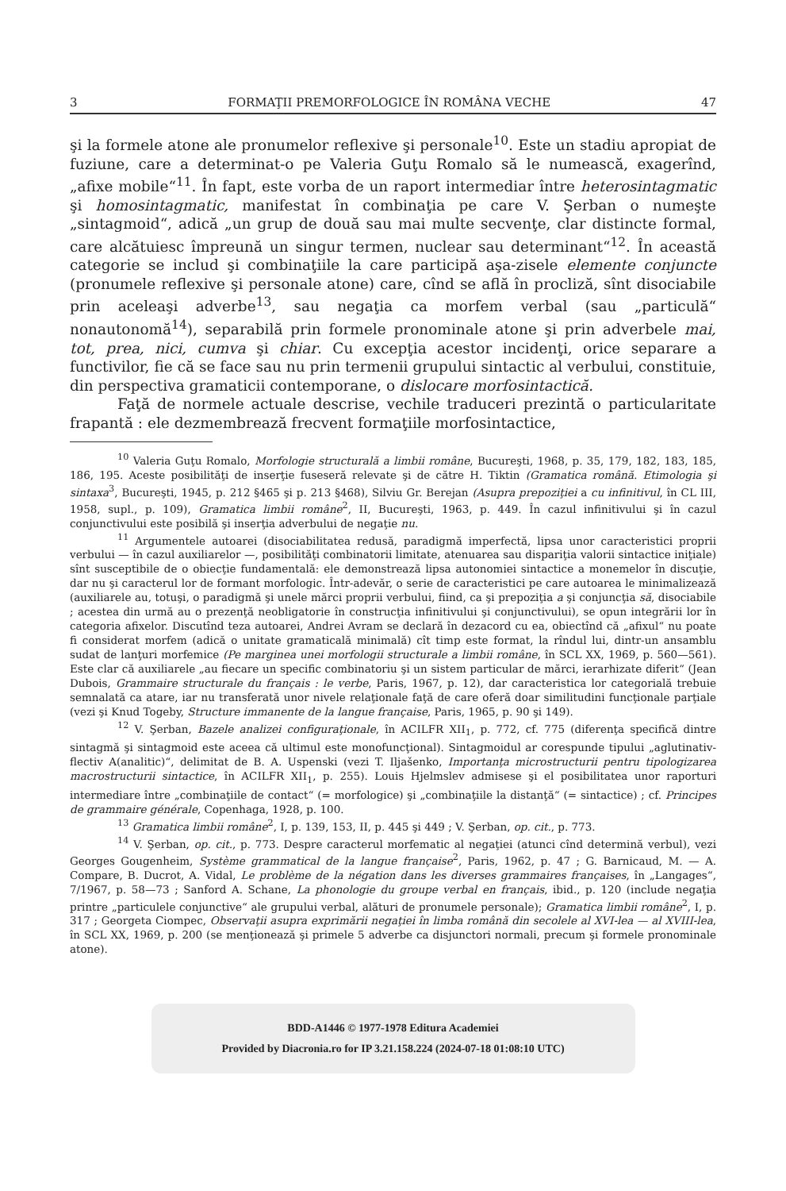3 FORMAŢII PREMORFOLOGICE ÎN ROMÂNA VECHE 47
şi la formele atone ale pronumelor reflexive şi personale<sup>10</sup>. Este un stadiu apropiat de fuziune, care a determinat-o pe Valeria Guţu Romalo să le numească, exagerînd, „afixe mobile“<sup>11</sup>. În fapt, este vorba de un raport intermediar între heterosintagmatic şi homosintagmatic, manifestat în combinaţia pe care V. Şerban o numeşte „sintagmoid“, adică „un grup de două sau mai multe secvenţe, clar distincte formal, care alcătuiesc împreună un singur termen, nuclear sau determinant“<sup>12</sup>. În această categorie se includ şi combinaţiile la care participă aşa-zisele elemente conjuncte (pronumele reflexive şi personale atone) care, cînd se află în procliză, sînt disociabile prin aceleaşi adverbe<sup>13</sup>, sau negaţia ca morfem verbal (sau „particulă“ nonautonomă<sup>14</sup>), separabilă prin formele pronominale atone şi prin adverbele mai, tot, prea, nici, cumva şi chiar. Cu excepţia acestor incidenţi, orice separare a functivilor, fie că se face sau nu prin termenii grupului sintactic al verbului, constituie, din perspectiva gramaticii contemporane, o dislocare morfosintactică.
Faţă de normele actuale descrise, vechile traduceri prezintă o particularitate frapantă : ele dezmembrează frecvent formaţiile morfosintactice,
<sup>10</sup> Valeria Guţu Romalo, Morfologie structurală a limbii române, Bucureşti, 1968, p. 35, 179, 182, 183, 185, 186, 195. Aceste posibilităţi de inserţie fuseseră relevate şi de către H. Tiktin (Gramatica română. Etimologia şi sintaxa<sup>3</sup>, Bucureşti, 1945, p. 212 §465 şi p. 213 §468), Silviu Gr. Berejan (Asupra prepoziţiei a cu infinitivul, în CL III, 1958, supl., p. 109), Gramatica limbii române<sup>2</sup>, II, Bucureşti, 1963, p. 449. În cazul infinitivului şi în cazul conjunctivului este posibilă şi inserţia adverbului de negaţie nu.
<sup>11</sup> Argumentele autoarei (disociabilitatea redusă, paradigmă imperfectă, lipsa unor caracteristici proprii verbului — în cazul auxiliarelor —, posibilităţi combinatorii limitate, atenuarea sau dispariţia valorii sintactice iniţiale) sînt susceptibile de o obiecţie fundamentală: ele demonstrează lipsa autonomiei sintactice a monemelor în discuţie, dar nu şi caracterul lor de formant morfologic. Într-adevăr, o serie de caracteristici pe care autoarea le minimalizează (auxiliarele au, totuşi, o paradigmă şi unele mărci proprii verbului, fiind, ca şi prepoziţia a şi conjuncţia să, disociabile ; acestea din urmă au o prezenţă neobligatorie în construcţia infinitivului şi conjunctivului), se opun integrării lor în categoria afixelor. Discutînd teza autoarei, Andrei Avram se declară în dezacord cu ea, obiectînd că „afixul“ nu poate fi considerat morfem (adică o unitate gramaticală minimală) cît timp este format, la rîndul lui, dintr-un ansamblu sudat de lanţuri morfemice (Pe marginea unei morfologii structurale a limbii române, în SCL XX, 1969, p. 560—561). Este clar că auxiliarele „au fiecare un specific combinatoriu şi un sistem particular de mărci, ierarhizate diferit“ (Jean Dubois, Grammaire structurale du français : le verbe, Paris, 1967, p. 12), dar caracteristica lor categorială trebuie semnalată ca atare, iar nu transferată unor nivele relaţionale faţă de care oferă doar similitudini funcţionale parţiale (vezi şi Knud Togeby, Structure immanente de la langue française, Paris, 1965, p. 90 şi 149).
<sup>12</sup> V. Şerban, Bazele analizei configuraţionale, în ACILFR XII<sub>1</sub>, p. 772, cf. 775 (diferenţa specifică dintre sintagmă şi sintagmoid este aceea că ultimul este monofuncţional). Sintagmoidul ar corespunde tipului „aglutinativ-flectiv A(analitic)“, delimitat de B. A. Uspenski (vezi T. Iljašenko, Importanţa microstructurii pentru tipologizarea macrostructurii sintactice, în ACILFR XII<sub>1</sub>, p. 255). Louis Hjelmslev admisese şi el posibilitatea unor raporturi intermediare între „combinaţiile de contact“ (= morfologice) şi „combinaţiile la distanţă“ (= sintactice) ; cf. Principes de grammaire générale, Copenhaga, 1928, p. 100.
<sup>13</sup> Gramatica limbii române<sup>2</sup>, I, p. 139, 153, II, p. 445 şi 449 ; V. Şerban, op. cit., p. 773.
<sup>14</sup> V. Şerban, op. cit., p. 773. Despre caracterul morfematic al negaţiei (atunci cînd determină verbul), vezi Georges Gougenheim, Système grammatical de la langue française<sup>2</sup>, Paris, 1962, p. 47 ; G. Barnicaud, M. — A. Compare, B. Ducrot, A. Vidal, Le problème de la négation dans les diverses grammaires françaises, în „Langages“, 7/1967, p. 58—73 ; Sanford A. Schane, La phonologie du groupe verbal en français, ibid., p. 120 (include negaţia printre „particulele conjunctive“ ale grupului verbal, alături de pronumele personale); Gramatica limbii române<sup>2</sup>, I, p. 317 ; Georgeta Ciompec, Observaţii asupra exprimării negaţiei în limba română din secolele al XVI-lea — al XVIII-lea, în SCL XX, 1969, p. 200 (se menţionează şi primele 5 adverbe ca disjunctori normali, precum şi formele pronominale atone).
BDD-A1446 © 1977-1978 Editura Academiei
Provided by Diacronia.ro for IP 3.21.158.224 (2024-07-18 01:08:10 UTC)